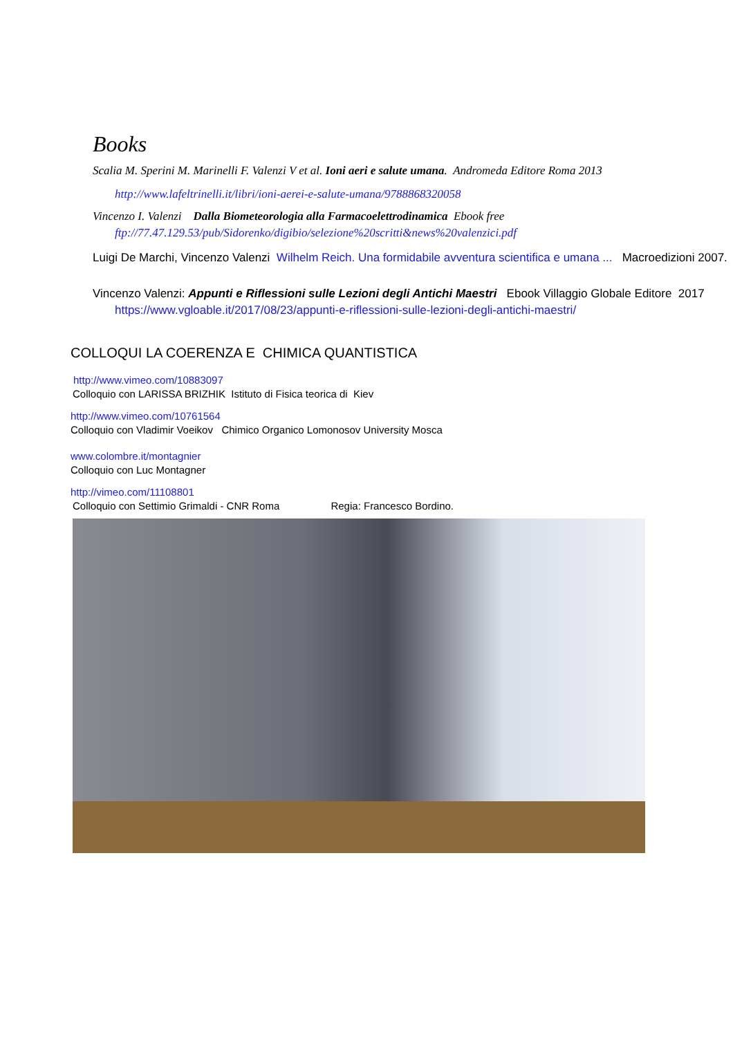Books
Scalia M. Sperini M. Marinelli F. Valenzi V et al. Ioni aeri e salute umana. Andromeda Editore Roma 2013
http://www.lafeltrinelli.it/libri/ioni-aerei-e-salute-umana/9788868320058
Vincenzo I. Valenzi Dalla Biometeorologia alla Farmacoelettrodinamica Ebook free
ftp://77.47.129.53/pub/Sidorenko/digibio/selezione%20scritti&news%20valenzici.pdf
Luigi De Marchi, Vincenzo Valenzi Wilhelm Reich. Una formidabile avventura scientifica e umana ... Macroedizioni 2007.
Vincenzo Valenzi: Appunti e Riflessioni sulle Lezioni degli Antichi Maestri Ebook Villaggio Globale Editore 2017
https://www.vgloable.it/2017/08/23/appunti-e-riflessioni-sulle-lezioni-degli-antichi-maestri/
COLLOQUI LA COERENZA E CHIMICA QUANTISTICA
http://www.vimeo.com/10883097
Colloquio con LARISSA BRIZHIK Istituto di Fisica teorica di Kiev
http://www.vimeo.com/10761564
Colloquio con Vladimir Voeikov Chimico Organico Lomonosov University Mosca
www.colombre.it/montagnier
Colloquio con Luc Montagner
http://vimeo.com/11108801
Colloquio con Settimio Grimaldi - CNR Roma Regia: Francesco Bordino.